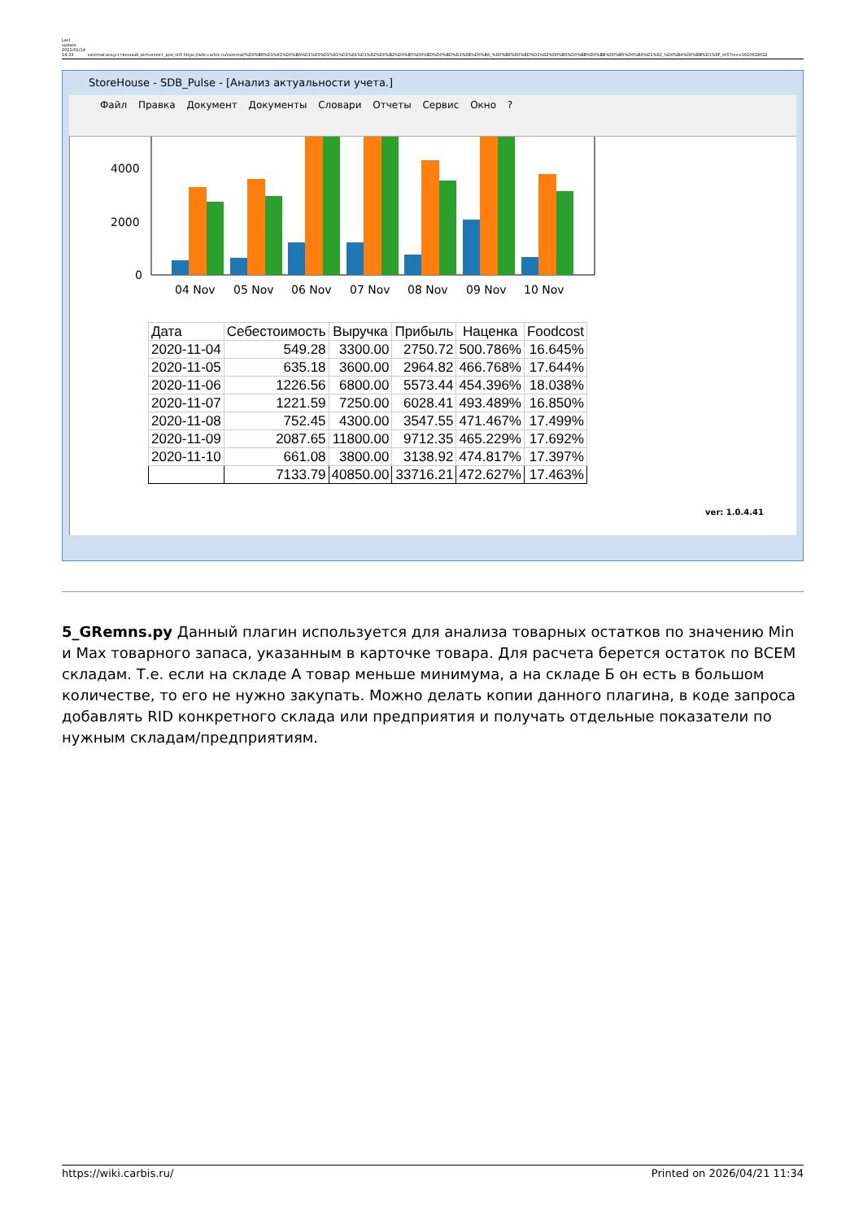Last
update:
2021/01/14
14:33 external:искусственный_интеллект_для_sh5 https://wiki.carbis.ru/external/%D0%B8%D1%81%D0%BA%D1%83%D1%81%D1%81%D1%82%D0%B2%D0%B5%D0%BD%D0%BD%D1%8B%D0%B9_%D0%B8%D0%BD%D1%82%D0%B5%D0%BB%D0%BB%D0%B5%D0%BA%D1%82_%D0%B4%D0%BB%D1%8F_sh5?rev=1610624022
StoreHouse - SDB_Pulse - [Анализ актуальности учета.]
Файл Правка Документ Документы Словари Отчеты Сервис Окно ?
4000
2000
0
04 Nov
05 Nov
06 Nov
07 Nov
08 Nov
09 Nov
10 Nov
| Дата | Себестоимость | Выручка | Прибыль | Наценка | Foodcost |
| --- | --- | --- | --- | --- | --- |
| 2020-11-04 | 549.28 | 3300.00 | 2750.72 | 500.786% | 16.645% |
| 2020-11-05 | 635.18 | 3600.00 | 2964.82 | 466.768% | 17.644% |
| 2020-11-06 | 1226.56 | 6800.00 | 5573.44 | 454.396% | 18.038% |
| 2020-11-07 | 1221.59 | 7250.00 | 6028.41 | 493.489% | 16.850% |
| 2020-11-08 | 752.45 | 4300.00 | 3547.55 | 471.467% | 17.499% |
| 2020-11-09 | 2087.65 | 11800.00 | 9712.35 | 465.229% | 17.692% |
| 2020-11-10 | 661.08 | 3800.00 | 3138.92 | 474.817% | 17.397% |
| | 7133.79 | 40850.00 | 33716.21 | 472.627% | 17.463% |
ver: 1.0.4.41
5_GRemns.py Данный плагин используется для анализа товарных остатков по значению Min и Max товарного запаса, указанным в карточке товара. Для расчета берется остаток по ВСЕМ складам. Т.е. если на складе А товар меньше минимума, а на складе Б он есть в большом количестве, то его не нужно закупать. Можно делать копии данного плагина, в коде запроса добавлять RID конкретного склада или предприятия и получать отдельные показатели по нужным складам/предприятиям.
https://wiki.carbis.ru/ Printed on 2026/04/21 11:34